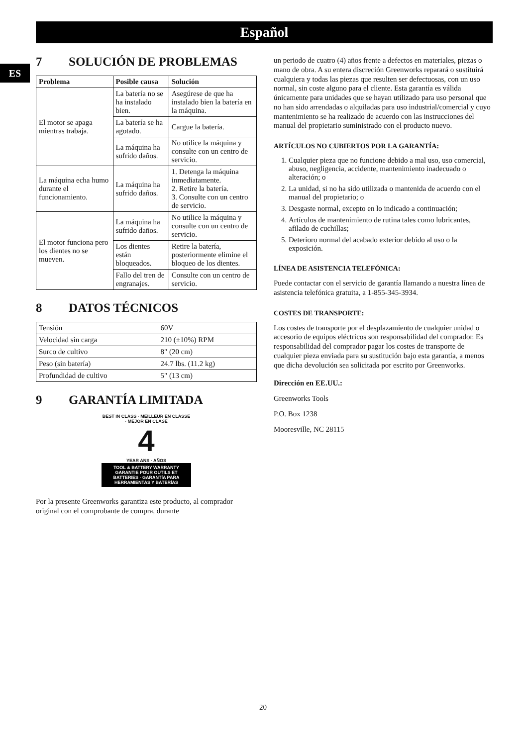Español
ES
7 SOLUCIÓN DE PROBLEMAS
| Problema | Posible causa | Solución |
| --- | --- | --- |
| El motor se apaga mientras trabaja. | La batería no se ha instalado bien. | Asegúrese de que ha instalado bien la batería en la máquina. |
| | La batería se ha agotado. | Cargue la batería. |
| | La máquina ha sufrido daños. | No utilice la máquina y consulte con un centro de servicio. |
| La máquina echa humo durante el funcionamiento. | La máquina ha sufrido daños. | 1. Detenga la máquina inmediatamente. 2. Retire la batería. 3. Consulte con un centro de servicio. |
| El motor funciona pero los dientes no se mueven. | La máquina ha sufrido daños. | No utilice la máquina y consulte con un centro de servicio. |
| | Los dientes están bloqueados. | Retire la batería, posteriormente elimine el bloqueo de los dientes. |
| | Fallo del tren de engranajes. | Consulte con un centro de servicio. |
8 DATOS TÉCNICOS
| Tensión | 60V |
| Velocidad sin carga | 210 (±10%) RPM |
| Surco de cultivo | 8" (20 cm) |
| Peso (sin batería) | 24.7 lbs. (11.2 kg) |
| Profundidad de cultivo | 5" (13 cm) |
9 GARANTÍA LIMITADA
BEST IN CLASS · MEILLEUR EN CLASSE · MEJOR EN CLASE
4
YEAR ANS · AÑOS
TOOL & BATTERY WARRANTY
GARANTIE POUR OUTILS ET BATTERIES · GARANTÍA PARA HERRAMIENTAS Y BATERÍAS
Por la presente Greenworks garantiza este producto, al comprador original con el comprobante de compra, durante
un periodo de cuatro (4) años frente a defectos en materiales, piezas o mano de obra. A su entera discreción Greenworks reparará o sustituirá cualquiera y todas las piezas que resulten ser defectuosas, con un uso normal, sin coste alguno para el cliente. Esta garantía es válida únicamente para unidades que se hayan utilizado para uso personal que no han sido arrendadas o alquiladas para uso industrial/comercial y cuyo mantenimiento se ha realizado de acuerdo con las instrucciones del manual del propietario suministrado con el producto nuevo.
ARTÍCULOS NO CUBIERTOS POR LA GARANTÍA:
1. Cualquier pieza que no funcione debido a mal uso, uso comercial, abuso, negligencia, accidente, mantenimiento inadecuado o alteración; o
2. La unidad, si no ha sido utilizada o mantenida de acuerdo con el manual del propietario; o
3. Desgaste normal, excepto en lo indicado a continuación;
4. Artículos de mantenimiento de rutina tales como lubricantes, afilado de cuchillas;
5. Deterioro normal del acabado exterior debido al uso o la exposición.
LÍNEA DE ASISTENCIA TELEFÓNICA:
Puede contactar con el servicio de garantía llamando a nuestra línea de asistencia telefónica gratuita, a 1-855-345-3934.
COSTES DE TRANSPORTE:
Los costes de transporte por el desplazamiento de cualquier unidad o accesorio de equipos eléctricos son responsabilidad del comprador. Es responsabilidad del comprador pagar los costes de transporte de cualquier pieza enviada para su sustitución bajo esta garantía, a menos que dicha devolución sea solicitada por escrito por Greenworks.
Dirección en EE.UU.:
Greenworks Tools
P.O. Box 1238
Mooresville, NC 28115
20